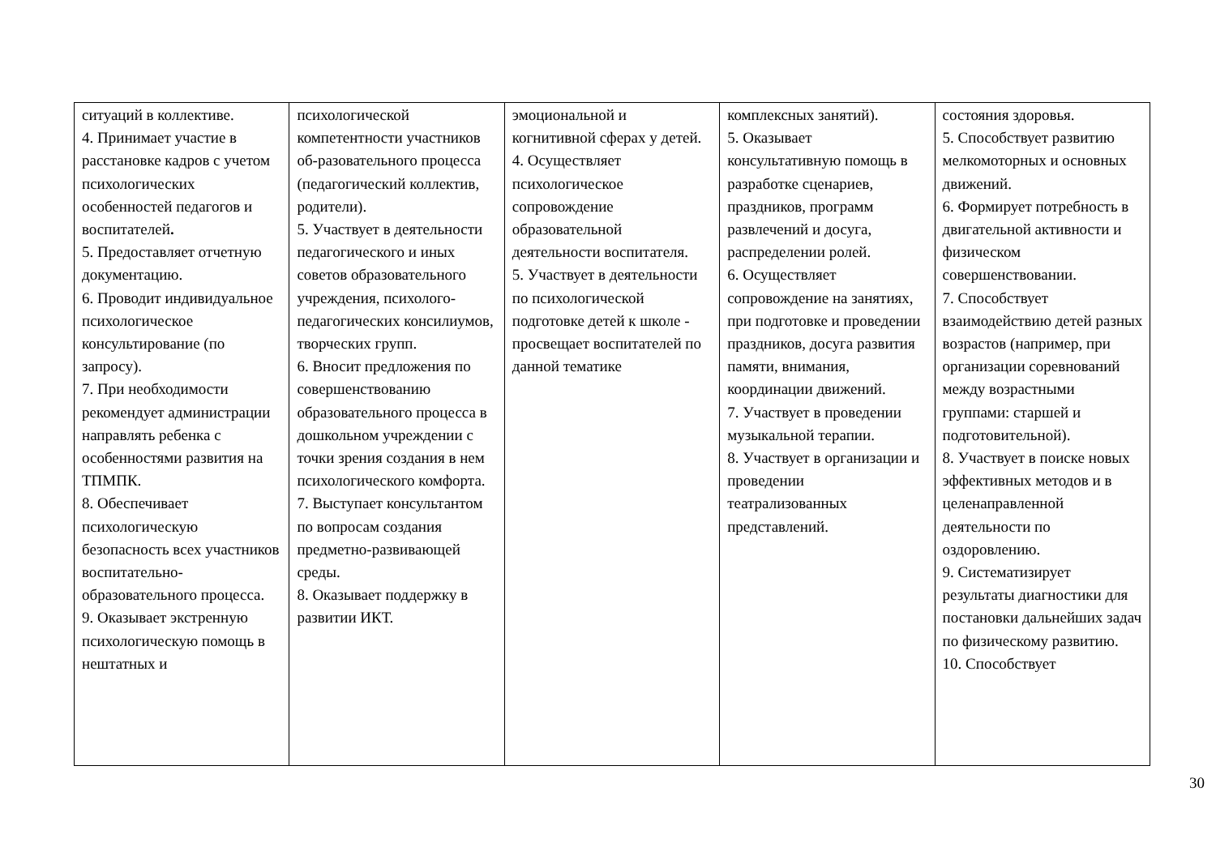| ситуаций в коллективе. 4. Принимает участие в расстановке кадров с учетом психологических особенностей педагогов и воспитателей . 5. Предоставляет отчетную документацию. 6. Проводит индивидуальное психологическое консультирование (по запросу). 7. При необходимости рекомендует администрации направлять ребенка с особенностями развития на ТПМПК. 8. Обеспечивает психологическую безопасность всех участников воспитательно-образовательного процесса. 9. Оказывает экстренную психологическую помощь в нештатных и | психологической компетентности участников об-разовательного процесса (педагогический коллектив, родители). 5. Участвует в деятельности педагогического и иных советов образовательного учреждения, психолого-педагогических консилиумов, творческих групп. 6. Вносит предложения по совершенствованию образовательного процесса в дошкольном учреждении с точки зрения создания в нем психологического комфорта. 7. Выступает консультантом по вопросам создания предметно-развивающей среды. 8. Оказывает поддержку в развитии ИКТ. | эмоциональной и когнитивной сферах у детей. 4. Осуществляет психологическое сопровождение образовательной деятельности воспитателя. 5. Участвует в деятельности по психологической подготовке детей к школе - просвещает воспитателей по данной тематике | комплексных занятий). 5. Оказывает консультативную помощь в разработке сценариев, праздников, программ развлечений и досуга, распределении ролей. 6. Осуществляет сопровождение на занятиях, при подготовке и проведении праздников, досуга развития памяти, внимания, координации движений. 7. Участвует в проведении музыкальной терапии. 8. Участвует в организации и проведении театрализованных представлений. | состояния здоровья. 5. Способствует развитию мелкомоторных и основных движений. 6. Формирует потребность в двигательной активности и физическом совершенствовании. 7. Способствует взаимодействию детей разных возрастов (например, при организации соревнований между возрастными группами: старшей и подготовительной). 8. Участвует в поиске новых эффективных методов и в целенаправленной деятельности по оздоровлению. 9. Систематизирует результаты диагностики для постановки дальнейших задач по физическому развитию. 10. Способствует |
30